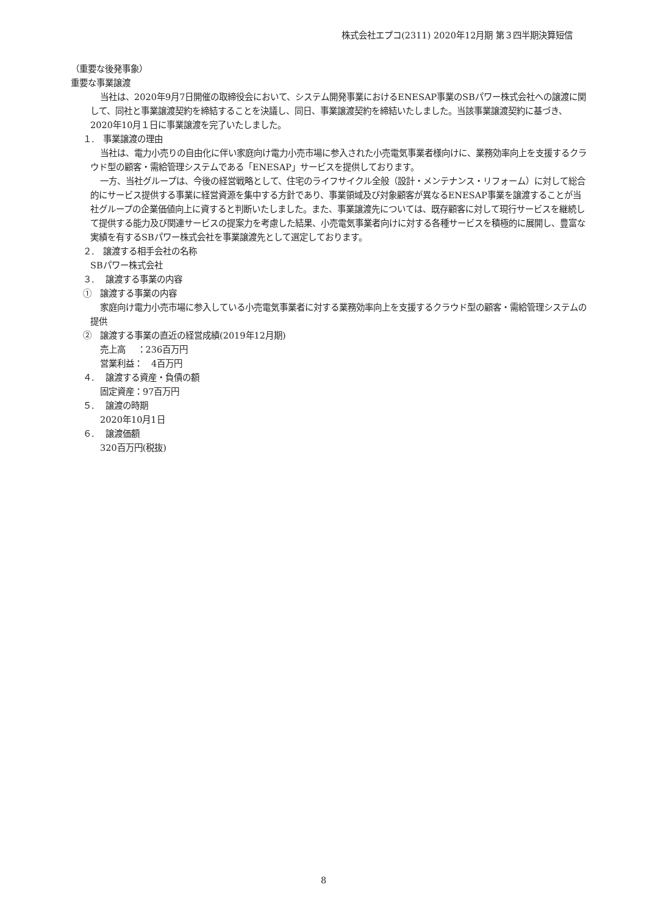株式会社エプコ(2311) 2020年12月期 第３四半期決算短信
（重要な後発事象）
重要な事業譲渡
当社は、2020年9月7日開催の取締役会において、システム開発事業におけるENESAP事業のSBパワー株式会社への譲渡に関して、同社と事業譲渡契約を締結することを決議し、同日、事業譲渡契約を締結いたしました。当該事業譲渡契約に基づき、2020年10月１日に事業譲渡を完了いたしました。
１.　事業譲渡の理由
当社は、電力小売りの自由化に伴い家庭向け電力小売市場に参入された小売電気事業者様向けに、業務効率向上を支援するクラウド型の顧客・需給管理システムである「ENESAP」サービスを提供しております。
一方、当社グループは、今後の経営戦略として、住宅のライフサイクル全般（設計・メンテナンス・リフォーム）に対して総合的にサービス提供する事業に経営資源を集中する方針であり、事業領域及び対象顧客が異なるENESAP事業を譲渡することが当社グループの企業価値向上に資すると判断いたしました。また、事業譲渡先については、既存顧客に対して現行サービスを継続して提供する能力及び関連サービスの提案力を考慮した結果、小売電気事業者向けに対する各種サービスを積極的に展開し、豊富な実績を有するSBパワー株式会社を事業譲渡先として選定しております。
２.　譲渡する相手会社の名称
SBパワー株式会社
３.　 譲渡する事業の内容
①　譲渡する事業の内容
家庭向け電力小売市場に参入している小売電気事業者に対する業務効率向上を支援するクラウド型の顧客・需給管理システムの提供
②　譲渡する事業の直近の経営成績(2019年12月期)
売上高　 ：236百万円
営業利益：　4百万円
４.　 譲渡する資産・負債の額
固定資産：97百万円
５.　 譲渡の時期
2020年10月1日
６.　 譲渡価額
320百万円(税抜)
8